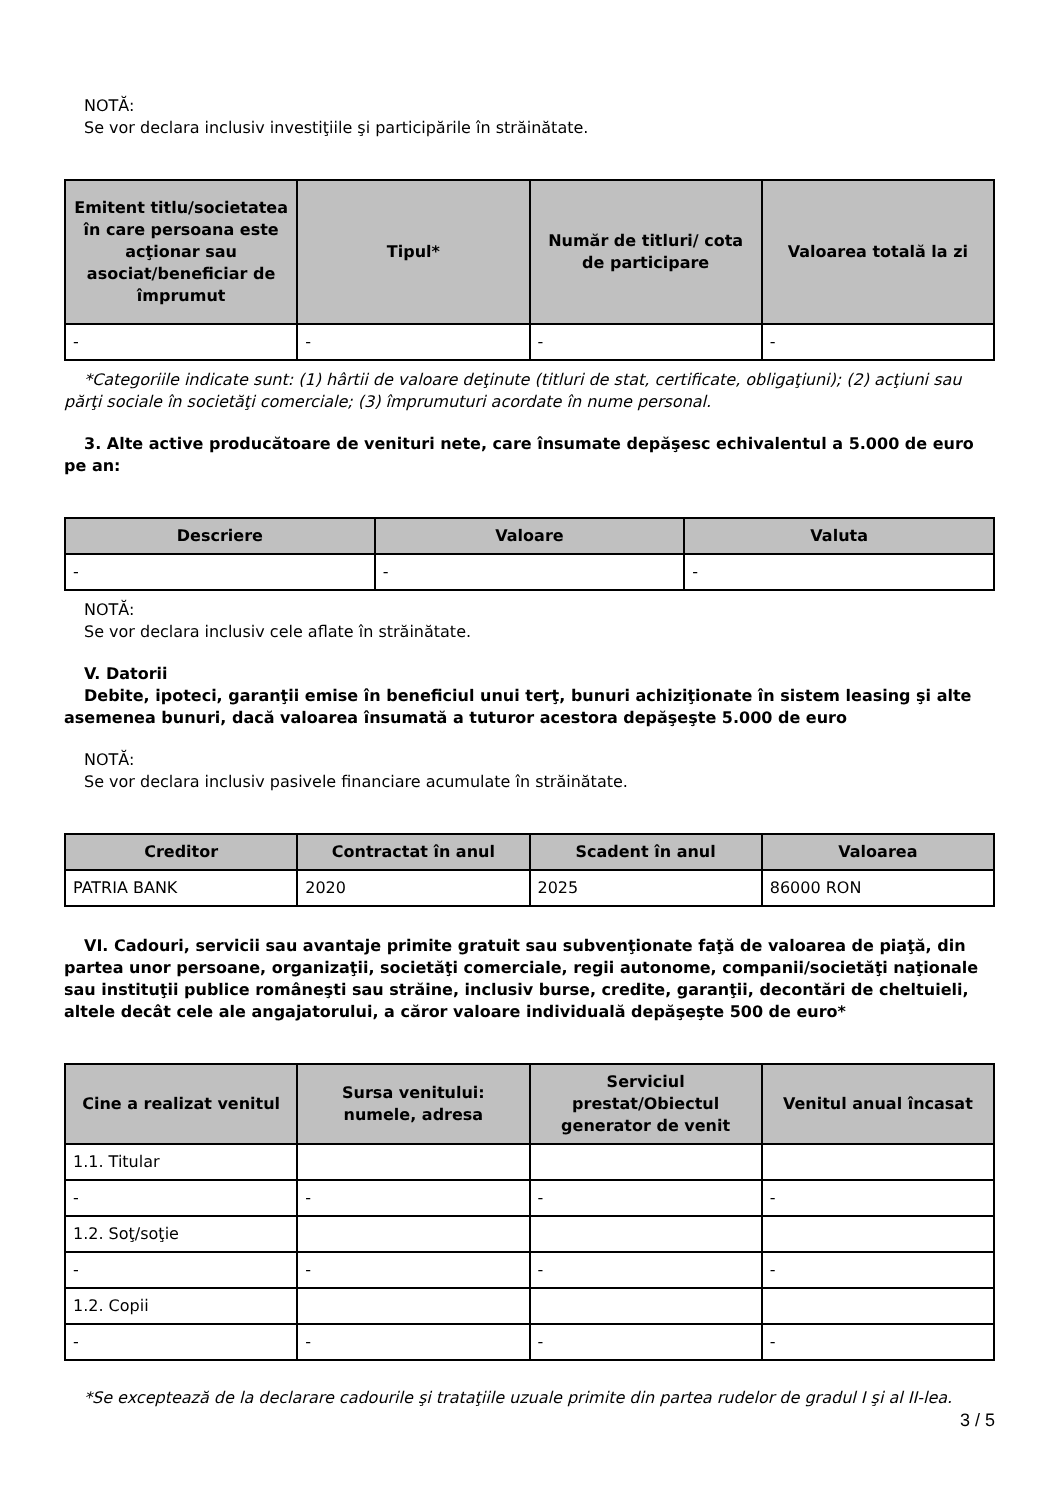NOTĂ:
Se vor declara inclusiv investiţiile şi participările în străinătate.
| Emitent titlu/societatea în care persoana este acţionar sau asociat/beneficiar de împrumut | Tipul* | Număr de titluri/ cota de participare | Valoarea totală la zi |
| --- | --- | --- | --- |
| - | - | - | - |
*Categoriile indicate sunt: (1) hârtii de valoare deţinute (titluri de stat, certificate, obligaţiuni); (2) acţiuni sau părţi sociale în societăţi comerciale; (3) împrumuturi acordate în nume personal.
3. Alte active producătoare de venituri nete, care însumate depăşesc echivalentul a 5.000 de euro pe an:
| Descriere | Valoare | Valuta |
| --- | --- | --- |
| - | - | - |
NOTĂ:
Se vor declara inclusiv cele aflate în străinătate.
V. Datorii
Debite, ipoteci, garanţii emise în beneficiul unui terţ, bunuri achiziţionate în sistem leasing şi alte asemenea bunuri, dacă valoarea însumată a tuturor acestora depăşeşte 5.000 de euro
NOTĂ:
Se vor declara inclusiv pasivele financiare acumulate în străinătate.
| Creditor | Contractat în anul | Scadent în anul | Valoarea |
| --- | --- | --- | --- |
| PATRIA BANK | 2020 | 2025 | 86000 RON |
VI. Cadouri, servicii sau avantaje primite gratuit sau subvenţionate faţă de valoarea de piaţă, din partea unor persoane, organizaţii, societăţi comerciale, regii autonome, companii/societăţi naţionale sau instituţii publice româneşti sau străine, inclusiv burse, credite, garanţii, decontări de cheltuieli, altele decât cele ale angajatorului, a căror valoare individuală depăşeşte 500 de euro*
| Cine a realizat venitul | Sursa venitului: numele, adresa | Serviciul prestat/Obiectul generator de venit | Venitul anual încasat |
| --- | --- | --- | --- |
| 1.1. Titular | | | |
| - | - | - | - |
| 1.2. Soţ/soţie | | | |
| - | - | - | - |
| 1.2. Copii | | | |
| - | - | - | - |
*Se exceptează de la declarare cadourile şi trataţiile uzuale primite din partea rudelor de gradul I şi al II-lea.
3 / 5